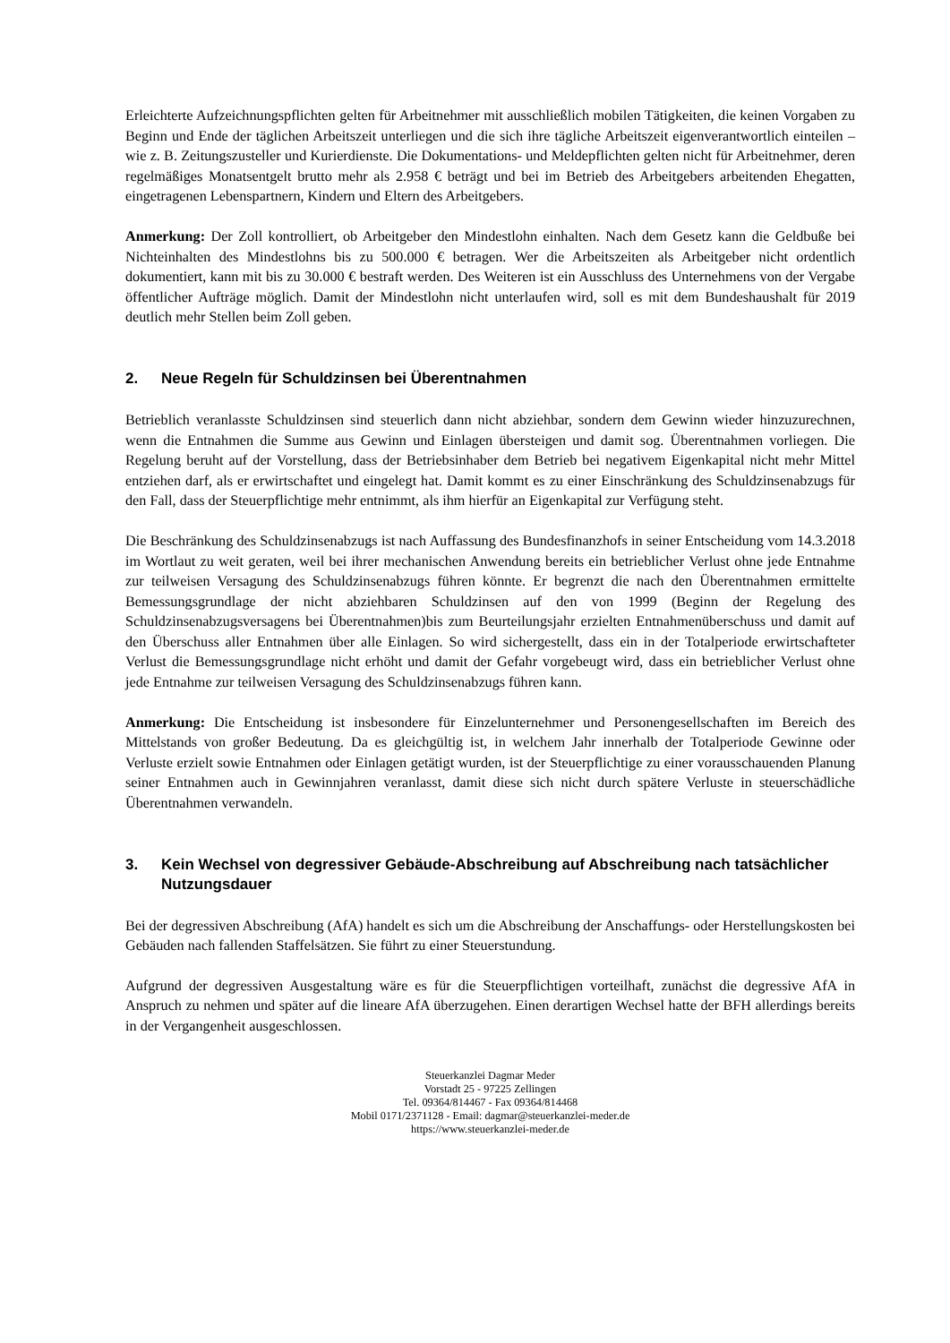Erleichterte Aufzeichnungspflichten gelten für Arbeitnehmer mit ausschließlich mobilen Tätigkeiten, die keinen Vorgaben zu Beginn und Ende der täglichen Arbeitszeit unterliegen und die sich ihre tägliche Arbeitszeit eigenverantwortlich einteilen – wie z. B. Zeitungszusteller und Kurierdienste. Die Dokumentations- und Meldepflichten gelten nicht für Arbeitnehmer, deren regelmäßiges Monatsentgelt brutto mehr als 2.958 € beträgt und bei im Betrieb des Arbeitgebers arbeitenden Ehegatten, eingetragenen Lebenspartnern, Kindern und Eltern des Arbeitgebers.
Anmerkung: Der Zoll kontrolliert, ob Arbeitgeber den Mindestlohn einhalten. Nach dem Gesetz kann die Geldbuße bei Nichteinhalten des Mindestlohns bis zu 500.000 € betragen. Wer die Arbeitszeiten als Arbeitgeber nicht ordentlich dokumentiert, kann mit bis zu 30.000 € bestraft werden. Des Weiteren ist ein Ausschluss des Unternehmens von der Vergabe öffentlicher Aufträge möglich. Damit der Mindestlohn nicht unterlaufen wird, soll es mit dem Bundeshaushalt für 2019 deutlich mehr Stellen beim Zoll geben.
2. Neue Regeln für Schuldzinsen bei Überentnahmen
Betrieblich veranlasste Schuldzinsen sind steuerlich dann nicht abziehbar, sondern dem Gewinn wieder hinzuzurechnen, wenn die Entnahmen die Summe aus Gewinn und Einlagen übersteigen und damit sog. Überentnahmen vorliegen. Die Regelung beruht auf der Vorstellung, dass der Betriebsinhaber dem Betrieb bei negativem Eigenkapital nicht mehr Mittel entziehen darf, als er erwirtschaftet und eingelegt hat. Damit kommt es zu einer Einschränkung des Schuldzinsenabzugs für den Fall, dass der Steuerpflichtige mehr entnimmt, als ihm hierfür an Eigenkapital zur Verfügung steht.
Die Beschränkung des Schuldzinsenabzugs ist nach Auffassung des Bundesfinanzhofs in seiner Entscheidung vom 14.3.2018 im Wortlaut zu weit geraten, weil bei ihrer mechanischen Anwendung bereits ein betrieblicher Verlust ohne jede Entnahme zur teilweisen Versagung des Schuldzinsenabzugs führen könnte. Er begrenzt die nach den Überentnahmen ermittelte Bemessungsgrundlage der nicht abziehbaren Schuldzinsen auf den von 1999 (Beginn der Regelung des Schuldzinsenabzugsversagens bei Überentnahmen)bis zum Beurteilungsjahr erzielten Entnahmenüberschuss und damit auf den Überschuss aller Entnahmen über alle Einlagen. So wird sichergestellt, dass ein in der Totalperiode erwirtschafteter Verlust die Bemessungsgrundlage nicht erhöht und damit der Gefahr vorgebeugt wird, dass ein betrieblicher Verlust ohne jede Entnahme zur teilweisen Versagung des Schuldzinsenabzugs führen kann.
Anmerkung: Die Entscheidung ist insbesondere für Einzelunternehmer und Personengesellschaften im Bereich des Mittelstands von großer Bedeutung. Da es gleichgültig ist, in welchem Jahr innerhalb der Totalperiode Gewinne oder Verluste erzielt sowie Entnahmen oder Einlagen getätigt wurden, ist der Steuerpflichtige zu einer vorausschauenden Planung seiner Entnahmen auch in Gewinnjahren veranlasst, damit diese sich nicht durch spätere Verluste in steuerschädliche Überentnahmen verwandeln.
3. Kein Wechsel von degressiver Gebäude-Abschreibung auf Abschreibung nach tatsächlicher Nutzungsdauer
Bei der degressiven Abschreibung (AfA) handelt es sich um die Abschreibung der Anschaffungs- oder Herstellungskosten bei Gebäuden nach fallenden Staffelsätzen. Sie führt zu einer Steuerstundung.
Aufgrund der degressiven Ausgestaltung wäre es für die Steuerpflichtigen vorteilhaft, zunächst die degressive AfA in Anspruch zu nehmen und später auf die lineare AfA überzugehen. Einen derartigen Wechsel hatte der BFH allerdings bereits in der Vergangenheit ausgeschlossen.
Steuerkanzlei Dagmar Meder
Vorstadt 25 - 97225 Zellingen
Tel. 09364/814467 - Fax 09364/814468
Mobil 0171/2371128 - Email: dagmar@steuerkanzlei-meder.de
https://www.steuerkanzlei-meder.de